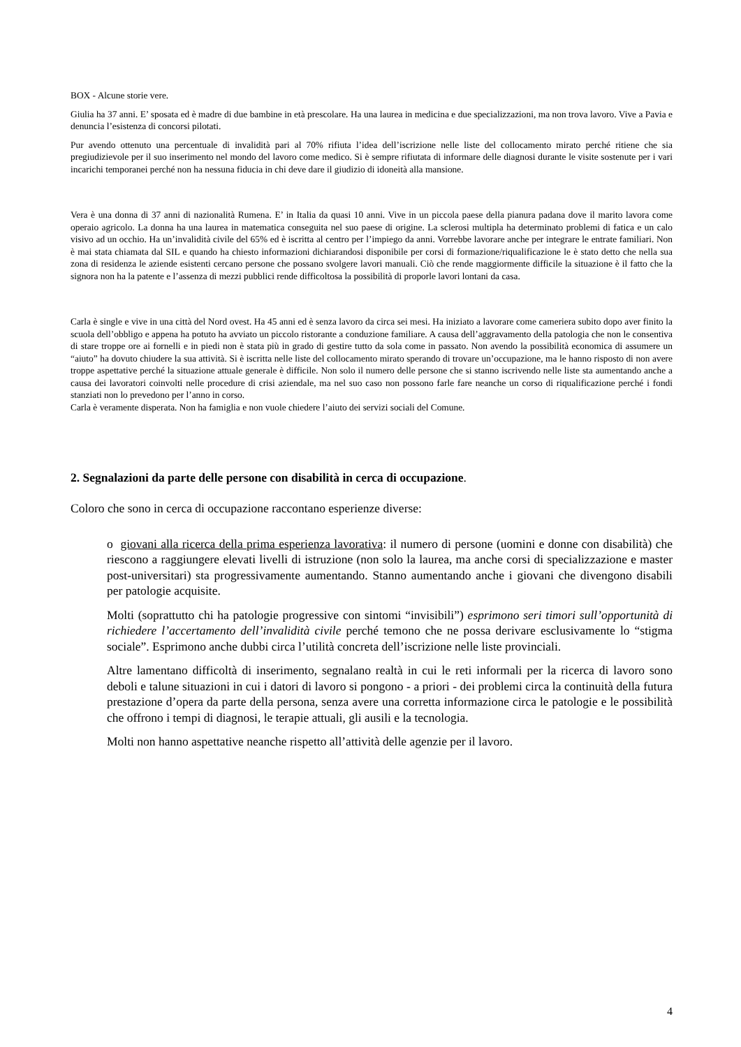BOX - Alcune storie vere.
Giulia ha 37 anni. E’ sposata ed è madre di due bambine in età prescolare. Ha una laurea in medicina e due specializzazioni, ma non trova lavoro. Vive a Pavia e denuncia l’esistenza di concorsi pilotati.
Pur avendo ottenuto una percentuale di invalidità pari al 70% rifiuta l’idea dell’iscrizione nelle liste del collocamento mirato perché ritiene che sia pregiudizievole per il suo inserimento nel mondo del lavoro come medico. Si è sempre rifiutata di informare delle diagnosi durante le visite sostenute per i vari incarichi temporanei perché non ha nessuna fiducia in chi deve dare il giudizio di idoneità alla mansione.
Vera è una donna di 37 anni di nazionalità Rumena. E’ in Italia da quasi 10 anni. Vive in un piccola paese della pianura padana dove il marito lavora come operaio agricolo. La donna ha una laurea in matematica conseguita nel suo paese di origine. La sclerosi multipla ha determinato problemi di fatica e un calo visivo ad un occhio. Ha un’invalidità civile del 65% ed è iscritta al centro per l’impiego da anni. Vorrebbe lavorare anche per integrare le entrate familiari. Non è mai stata chiamata dal SIL e quando ha chiesto informazioni dichiarandosi disponibile per corsi di formazione/riqualificazione le è stato detto che nella sua zona di residenza le aziende esistenti cercano persone che possano svolgere lavori manuali. Ciò che rende maggiormente difficile la situazione è il fatto che la signora non ha la patente e l’assenza di mezzi pubblici rende difficoltosa la possibilità di proporle lavori lontani da casa.
Carla è single e vive in una città del Nord ovest. Ha 45 anni ed è senza lavoro da circa sei mesi. Ha iniziato a lavorare come cameriera subito dopo aver finito la scuola dell’obbligo e appena ha potuto ha avviato un piccolo ristorante a conduzione familiare. A causa dell’aggravamento della patologia che non le consentiva di stare troppe ore ai fornelli e in piedi non è stata più in grado di gestire tutto da sola come in passato. Non avendo la possibilità economica di assumere un “aiuto” ha dovuto chiudere la sua attività. Si è iscritta nelle liste del collocamento mirato sperando di trovare un’occupazione, ma le hanno risposto di non avere troppe aspettative perché la situazione attuale generale è difficile. Non solo il numero delle persone che si stanno iscrivendo nelle liste sta aumentando anche a causa dei lavoratori coinvolti nelle procedure di crisi aziendale, ma nel suo caso non possono farle fare neanche un corso di riqualificazione perché i fondi stanziati non lo prevedono per l’anno in corso.
Carla è veramente disperata. Non ha famiglia e non vuole chiedere l’aiuto dei servizi sociali del Comune.
2. Segnalazioni da parte delle persone con disabilità in cerca di occupazione.
Coloro che sono in cerca di occupazione raccontano esperienze diverse:
o giovani alla ricerca della prima esperienza lavorativa: il numero di persone (uomini e donne con disabilità) che riescono a raggiungere elevati livelli di istruzione (non solo la laurea, ma anche corsi di specializzazione e master post-universitari) sta progressivamente aumentando. Stanno aumentando anche i giovani che divengono disabili per patologie acquisite.
Molti (soprattutto chi ha patologie progressive con sintomi “invisibili”) esprimono seri timori sull’opportunità di richiedere l’accertamento dell’invalidità civile perché temono che ne possa derivare esclusivamente lo “stigma sociale”. Esprimono anche dubbi circa l’utilità concreta dell’iscrizione nelle liste provinciali.
Altre lamentano difficoltà di inserimento, segnalano realtà in cui le reti informali per la ricerca di lavoro sono deboli e talune situazioni in cui i datori di lavoro si pongono - a priori - dei problemi circa la continuità della futura prestazione d’opera da parte della persona, senza avere una corretta informazione circa le patologie e le possibilità che offrono i tempi di diagnosi, le terapie attuali, gli ausili e la tecnologia.
Molti non hanno aspettative neanche rispetto all’attività delle agenzie per il lavoro.
4